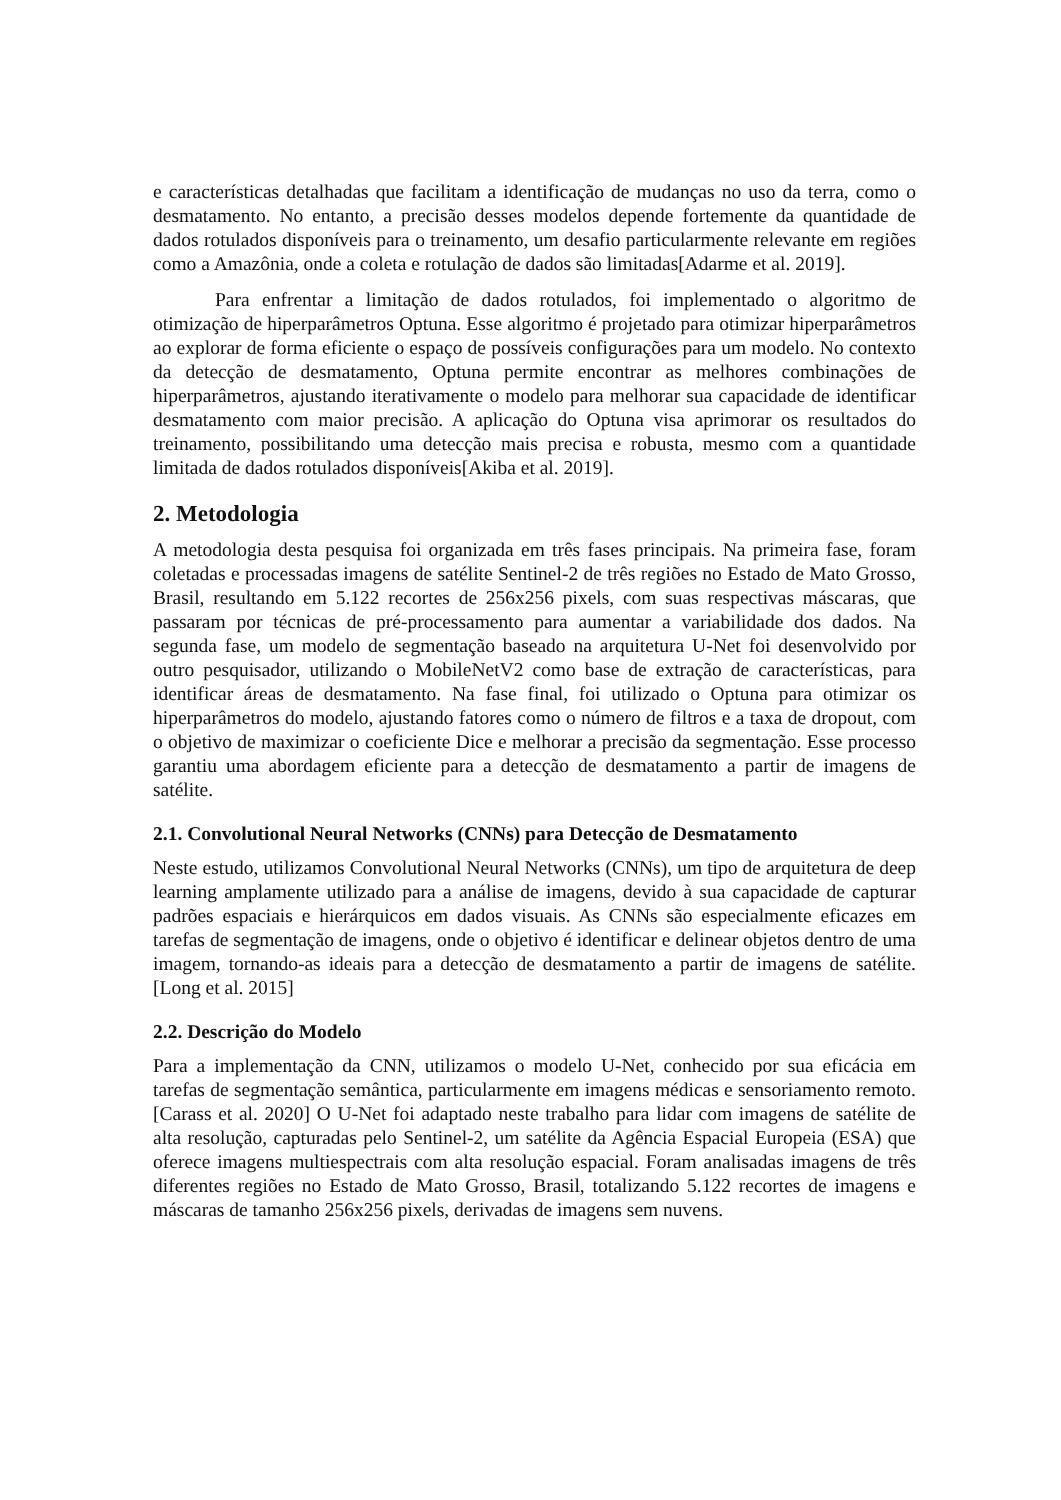e características detalhadas que facilitam a identificação de mudanças no uso da terra, como o desmatamento. No entanto, a precisão desses modelos depende fortemente da quantidade de dados rotulados disponíveis para o treinamento, um desafio particularmente relevante em regiões como a Amazônia, onde a coleta e rotulação de dados são limitadas[Adarme et al. 2019].
Para enfrentar a limitação de dados rotulados, foi implementado o algoritmo de otimização de hiperparâmetros Optuna. Esse algoritmo é projetado para otimizar hiperparâmetros ao explorar de forma eficiente o espaço de possíveis configurações para um modelo. No contexto da detecção de desmatamento, Optuna permite encontrar as melhores combinações de hiperparâmetros, ajustando iterativamente o modelo para melhorar sua capacidade de identificar desmatamento com maior precisão. A aplicação do Optuna visa aprimorar os resultados do treinamento, possibilitando uma detecção mais precisa e robusta, mesmo com a quantidade limitada de dados rotulados disponíveis[Akiba et al. 2019].
2. Metodologia
A metodologia desta pesquisa foi organizada em três fases principais. Na primeira fase, foram coletadas e processadas imagens de satélite Sentinel-2 de três regiões no Estado de Mato Grosso, Brasil, resultando em 5.122 recortes de 256x256 pixels, com suas respectivas máscaras, que passaram por técnicas de pré-processamento para aumentar a variabilidade dos dados. Na segunda fase, um modelo de segmentação baseado na arquitetura U-Net foi desenvolvido por outro pesquisador, utilizando o MobileNetV2 como base de extração de características, para identificar áreas de desmatamento. Na fase final, foi utilizado o Optuna para otimizar os hiperparâmetros do modelo, ajustando fatores como o número de filtros e a taxa de dropout, com o objetivo de maximizar o coeficiente Dice e melhorar a precisão da segmentação. Esse processo garantiu uma abordagem eficiente para a detecção de desmatamento a partir de imagens de satélite.
2.1. Convolutional Neural Networks (CNNs) para Detecção de Desmatamento
Neste estudo, utilizamos Convolutional Neural Networks (CNNs), um tipo de arquitetura de deep learning amplamente utilizado para a análise de imagens, devido à sua capacidade de capturar padrões espaciais e hierárquicos em dados visuais. As CNNs são especialmente eficazes em tarefas de segmentação de imagens, onde o objetivo é identificar e delinear objetos dentro de uma imagem, tornando-as ideais para a detecção de desmatamento a partir de imagens de satélite.[Long et al. 2015]
2.2. Descrição do Modelo
Para a implementação da CNN, utilizamos o modelo U-Net, conhecido por sua eficácia em tarefas de segmentação semântica, particularmente em imagens médicas e sensoriamento remoto.[Carass et al. 2020] O U-Net foi adaptado neste trabalho para lidar com imagens de satélite de alta resolução, capturadas pelo Sentinel-2, um satélite da Agência Espacial Europeia (ESA) que oferece imagens multiespectrais com alta resolução espacial. Foram analisadas imagens de três diferentes regiões no Estado de Mato Grosso, Brasil, totalizando 5.122 recortes de imagens e máscaras de tamanho 256x256 pixels, derivadas de imagens sem nuvens.